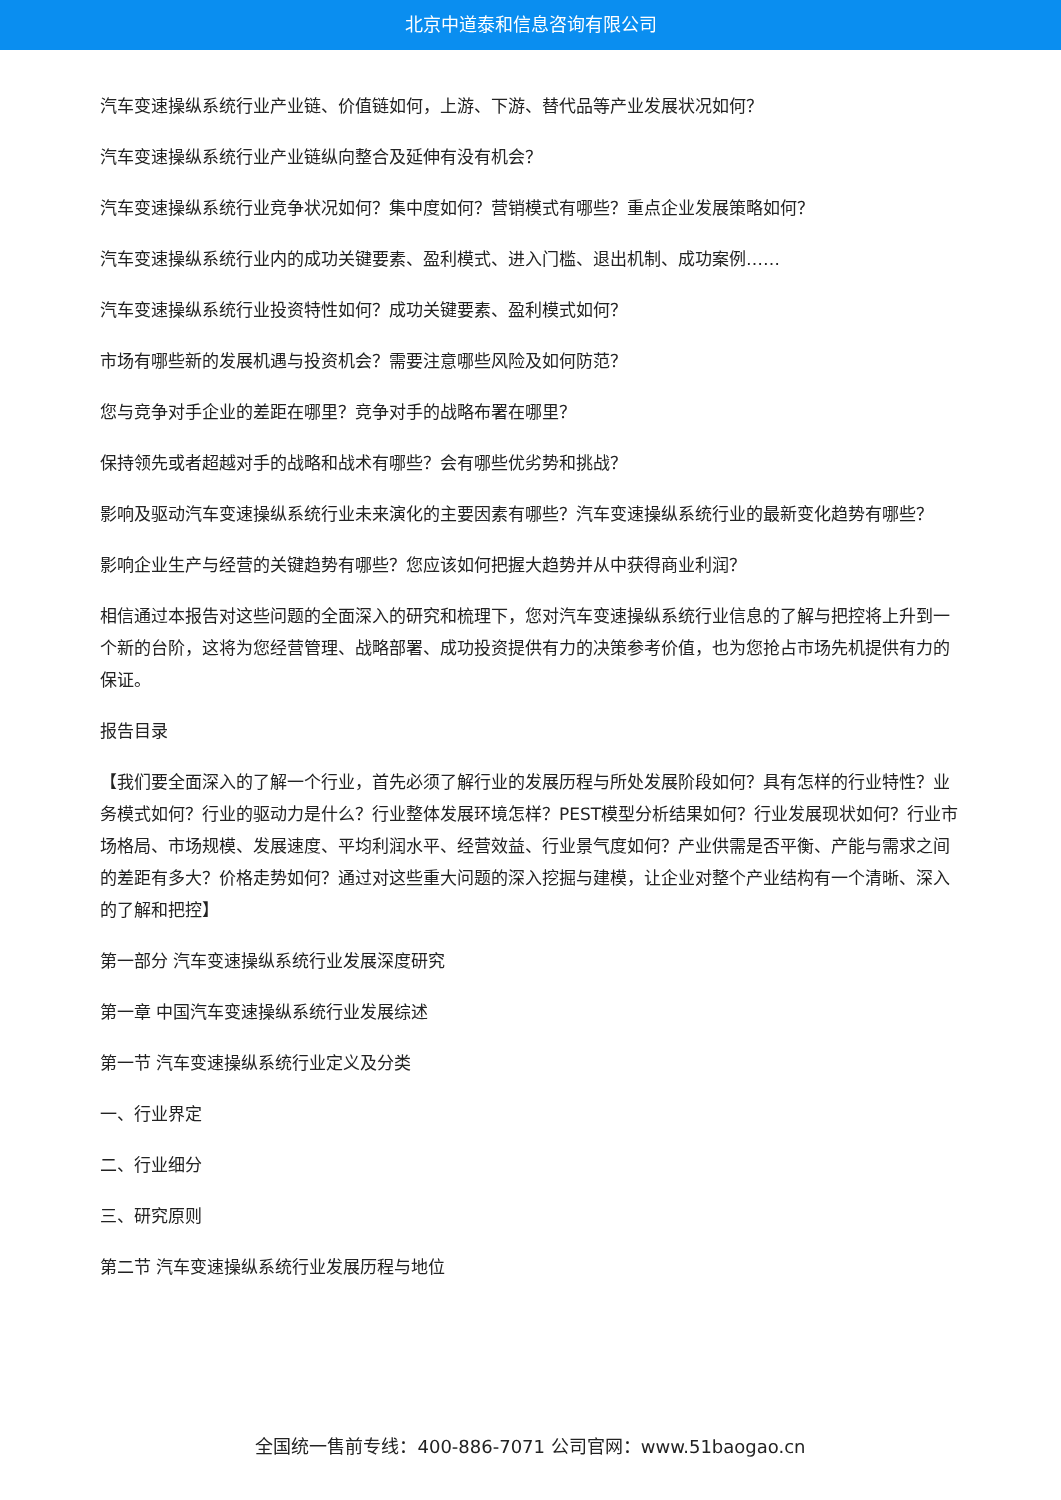北京中道泰和信息咨询有限公司
汽车变速操纵系统行业产业链、价值链如何，上游、下游、替代品等产业发展状况如何？
汽车变速操纵系统行业产业链纵向整合及延伸有没有机会？
汽车变速操纵系统行业竞争状况如何？集中度如何？营销模式有哪些？重点企业发展策略如何？
汽车变速操纵系统行业内的成功关键要素、盈利模式、进入门槛、退出机制、成功案例……
汽车变速操纵系统行业投资特性如何？成功关键要素、盈利模式如何？
市场有哪些新的发展机遇与投资机会？需要注意哪些风险及如何防范？
您与竞争对手企业的差距在哪里？竞争对手的战略布署在哪里？
保持领先或者超越对手的战略和战术有哪些？会有哪些优劣势和挑战？
影响及驱动汽车变速操纵系统行业未来演化的主要因素有哪些？汽车变速操纵系统行业的最新变化趋势有哪些？
影响企业生产与经营的关键趋势有哪些？您应该如何把握大趋势并从中获得商业利润？
相信通过本报告对这些问题的全面深入的研究和梳理下，您对汽车变速操纵系统行业信息的了解与把控将上升到一个新的台阶，这将为您经营管理、战略部署、成功投资提供有力的决策参考价值，也为您抢占市场先机提供有力的保证。
报告目录
【我们要全面深入的了解一个行业，首先必须了解行业的发展历程与所处发展阶段如何？具有怎样的行业特性？业务模式如何？行业的驱动力是什么？行业整体发展环境怎样？PEST模型分析结果如何？行业发展现状如何？行业市场格局、市场规模、发展速度、平均利润水平、经营效益、行业景气度如何？产业供需是否平衡、产能与需求之间的差距有多大？价格走势如何？通过对这些重大问题的深入挖掘与建模，让企业对整个产业结构有一个清晰、深入的了解和把控】
第一部分 汽车变速操纵系统行业发展深度研究
第一章 中国汽车变速操纵系统行业发展综述
第一节 汽车变速操纵系统行业定义及分类
一、行业界定
二、行业细分
三、研究原则
第二节 汽车变速操纵系统行业发展历程与地位
全国统一售前专线：400-886-7071 公司官网：www.51baogao.cn